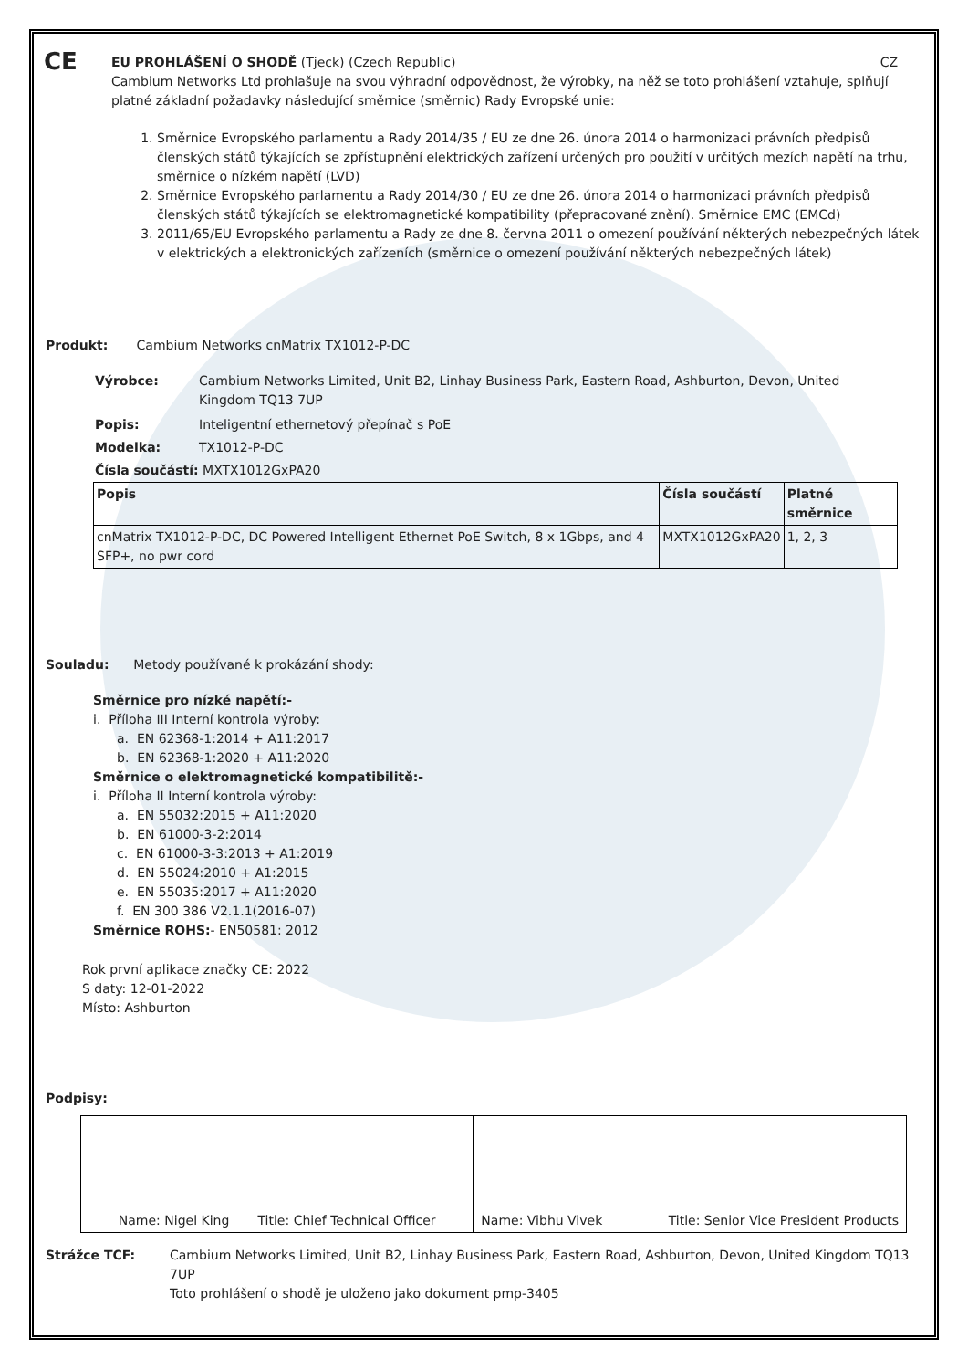CE
EU PROHLÁŠENÍ O SHODĚ (Tjeck) (Czech Republic) CZ
Cambium Networks Ltd prohlašuje na svou výhradní odpovědnost, že výrobky, na něž se toto prohlášení vztahuje, splňují platné základní požadavky následující směrnice (směrnic) Rady Evropské unie:
1. Směrnice Evropského parlamentu a Rady 2014/35 / EU ze dne 26. února 2014 o harmonizaci právních předpisů členských států týkajících se zpřístupnění elektrických zařízení určených pro použití v určitých mezích napětí na trhu, směrnice o nízkém napětí (LVD)
2. Směrnice Evropského parlamentu a Rady 2014/30 / EU ze dne 26. února 2014 o harmonizaci právních předpisů členských států týkajících se elektromagnetické kompatibility (přepracované znění). Směrnice EMC (EMCd)
3. 2011/65/EU Evropského parlamentu a Rady ze dne 8. června 2011 o omezení používání některých nebezpečných látek v elektrických a elektronických zařízeních (směrnice o omezení používání některých nebezpečných látek)
Produkt: Cambium Networks cnMatrix TX1012-P-DC
Výrobce: Cambium Networks Limited, Unit B2, Linhay Business Park, Eastern Road, Ashburton, Devon, United Kingdom TQ13 7UP
Popis: Inteligentní ethernetový přepínač s PoE
Modelka: TX1012-P-DC
Čísla součástí: MXTX1012GxPA20
| Popis | Čísla součástí | Platné směrnice |
| --- | --- | --- |
| cnMatrix TX1012-P-DC, DC Powered Intelligent Ethernet PoE Switch, 8 x 1Gbps, and 4 SFP+, no pwr cord | MXTX1012GxPA20 | 1, 2, 3 |
Souladu: Metody používané k prokázání shody:
Směrnice pro nízké napětí:-
i. Příloha III Interní kontrola výroby:
a. EN 62368-1:2014 + A11:2017
b. EN 62368-1:2020 + A11:2020
Směrnice o elektromagnetické kompatibilitě:-
i. Příloha II Interní kontrola výroby:
a. EN 55032:2015 + A11:2020
b. EN 61000-3-2:2014
c. EN 61000-3-3:2013 + A1:2019
d. EN 55024:2010 + A1:2015
e. EN 55035:2017 + A11:2020
f. EN 300 386 V2.1.1(2016-07)
Směrnice ROHS:- EN50581: 2012
Rok první aplikace značky CE: 2022
S daty: 12-01-2022
Místo: Ashburton
Podpisy:
| Name: Nigel King Title: Chief Technical Officer | Name: Vibhu Vivek Title: Senior Vice President Products |
Strážce TCF: Cambium Networks Limited, Unit B2, Linhay Business Park, Eastern Road, Ashburton, Devon, United Kingdom TQ13 7UP
Toto prohlášení o shodě je uloženo jako dokument pmp-3405